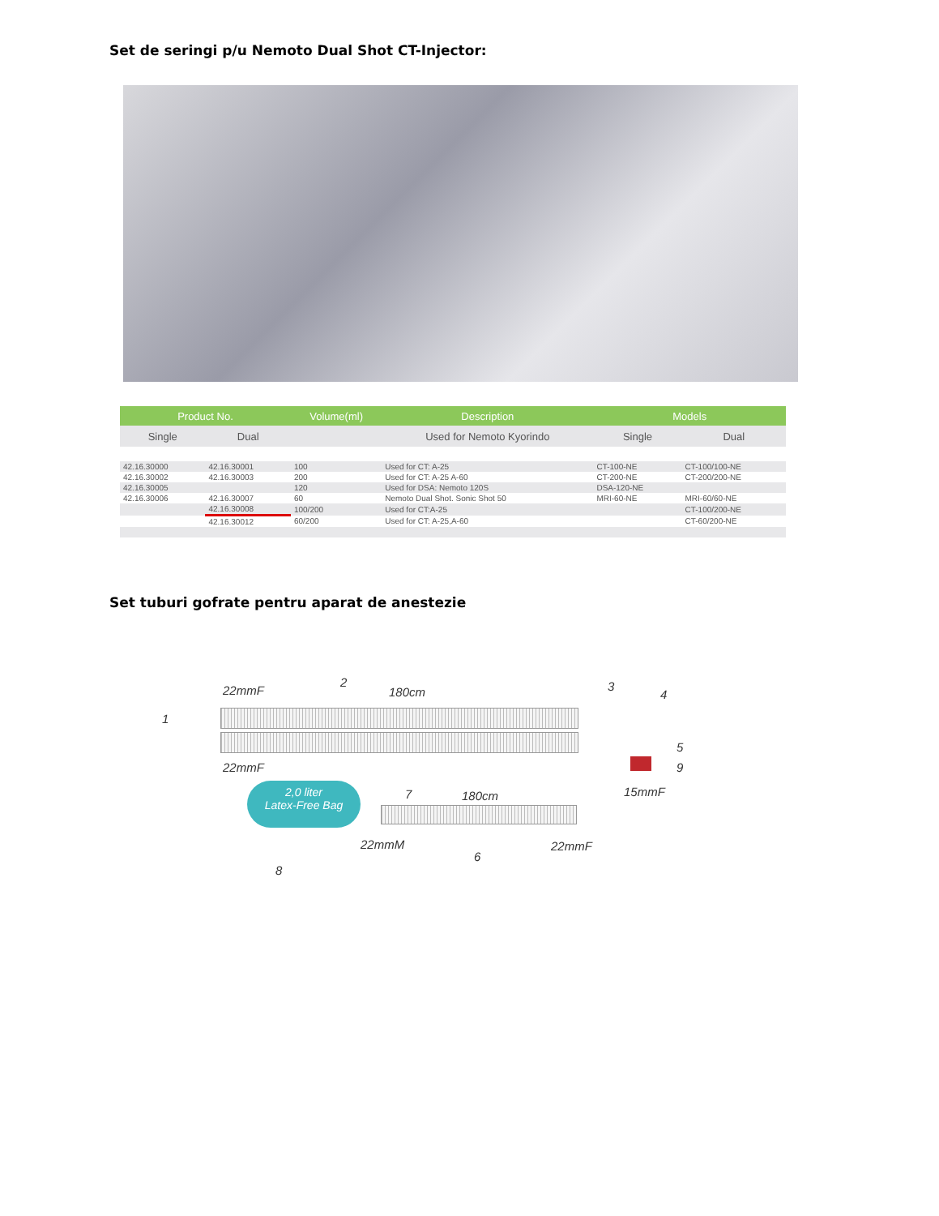Set de seringi p/u Nemoto Dual Shot CT-Injector:
| Product No. | | Volume(ml) | Description | Models | |
| --- | --- | --- | --- | --- | --- |
| Single | Dual | | Used for Nemoto Kyorindo | Single | Dual |
| 42.16.30000 | 42.16.30001 | 100 | Used for CT: A-25 | CT-100-NE | CT-100/100-NE |
| 42.16.30002 | 42.16.30003 | 200 | Used for CT: A-25 A-60 | CT-200-NE | CT-200/200-NE |
| 42.16.30005 | | 120 | Used for DSA: Nemoto 120S | DSA-120-NE | |
| 42.16.30006 | 42.16.30007 | 60 | Nemoto Dual Shot. Sonic Shot 50 | MRI-60-NE | MRI-60/60-NE |
| | 42.16.30008 | 100/200 | Used for CT:A-25 | | CT-100/200-NE |
| | 42.16.30012 | 60/200 | Used for CT: A-25,A-60 | | CT-60/200-NE |
Set tuburi gofrate pentru aparat de anestezie
2,0 liter
Latex-Free Bag
1
22mmF
2
180cm 3
4
5
9
15mmF
22mmF
7 180cm
22mmM
6
22mmF
8